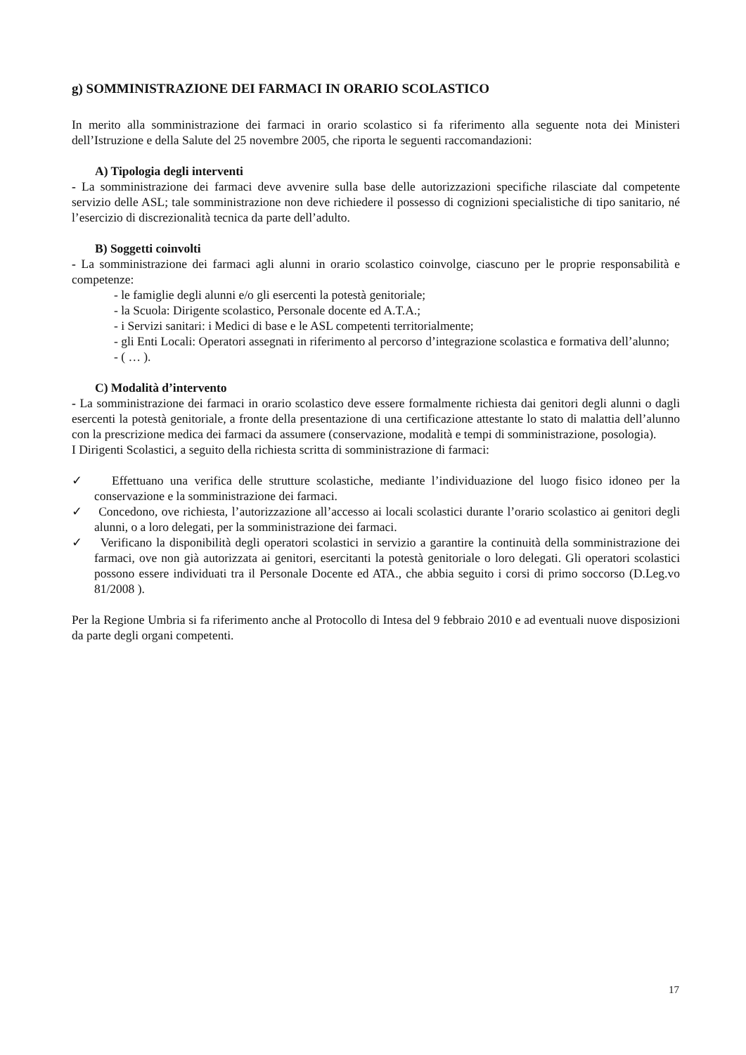g) SOMMINISTRAZIONE DEI FARMACI IN ORARIO SCOLASTICO
In merito alla somministrazione dei farmaci in orario scolastico si fa riferimento alla seguente nota dei Ministeri dell’Istruzione e della Salute del 25 novembre 2005, che riporta le seguenti raccomandazioni:
A) Tipologia degli interventi
- La somministrazione dei farmaci deve avvenire sulla base delle autorizzazioni specifiche rilasciate dal competente servizio delle ASL; tale somministrazione non deve richiedere il possesso di cognizioni specialistiche di tipo sanitario, né l’esercizio di discrezionalità tecnica da parte dell’adulto.
B) Soggetti coinvolti
- La somministrazione dei farmaci agli alunni in orario scolastico coinvolge, ciascuno per le proprie responsabilità e competenze:
- le famiglie degli alunni e/o gli esercenti la potestà genitoriale;
- la Scuola: Dirigente scolastico, Personale docente ed A.T.A.;
- i Servizi sanitari: i Medici di base e le ASL competenti territorialmente;
- gli Enti Locali: Operatori assegnati in riferimento al percorso d’integrazione scolastica e formativa dell’alunno;
- ( … ).
C) Modalità d’intervento
- La somministrazione dei farmaci in orario scolastico deve essere formalmente richiesta dai genitori degli alunni o dagli esercenti la potestà genitoriale, a fronte della presentazione di una certificazione attestante lo stato di malattia dell’alunno con la prescrizione medica dei farmaci da assumere (conservazione, modalità e tempi di somministrazione, posologia).
I Dirigenti Scolastici, a seguito della richiesta scritta di somministrazione di farmaci:
✓ Effettuano una verifica delle strutture scolastiche, mediante l’individuazione del luogo fisico idoneo per la conservazione e la somministrazione dei farmaci.
✓ Concedono, ove richiesta, l’autorizzazione all’accesso ai locali scolastici durante l’orario scolastico ai genitori degli alunni, o a loro delegati, per la somministrazione dei farmaci.
✓ Verificano la disponibilità degli operatori scolastici in servizio a garantire la continuità della somministrazione dei farmaci, ove non già autorizzata ai genitori, esercitanti la potestà genitoriale o loro delegati. Gli operatori scolastici possono essere individuati tra il Personale Docente ed ATA., che abbia seguito i corsi di primo soccorso (D.Leg.vo 81/2008 ).
Per la Regione Umbria si fa riferimento anche al Protocollo di Intesa del 9 febbraio 2010 e ad eventuali nuove disposizioni da parte degli organi competenti.
17